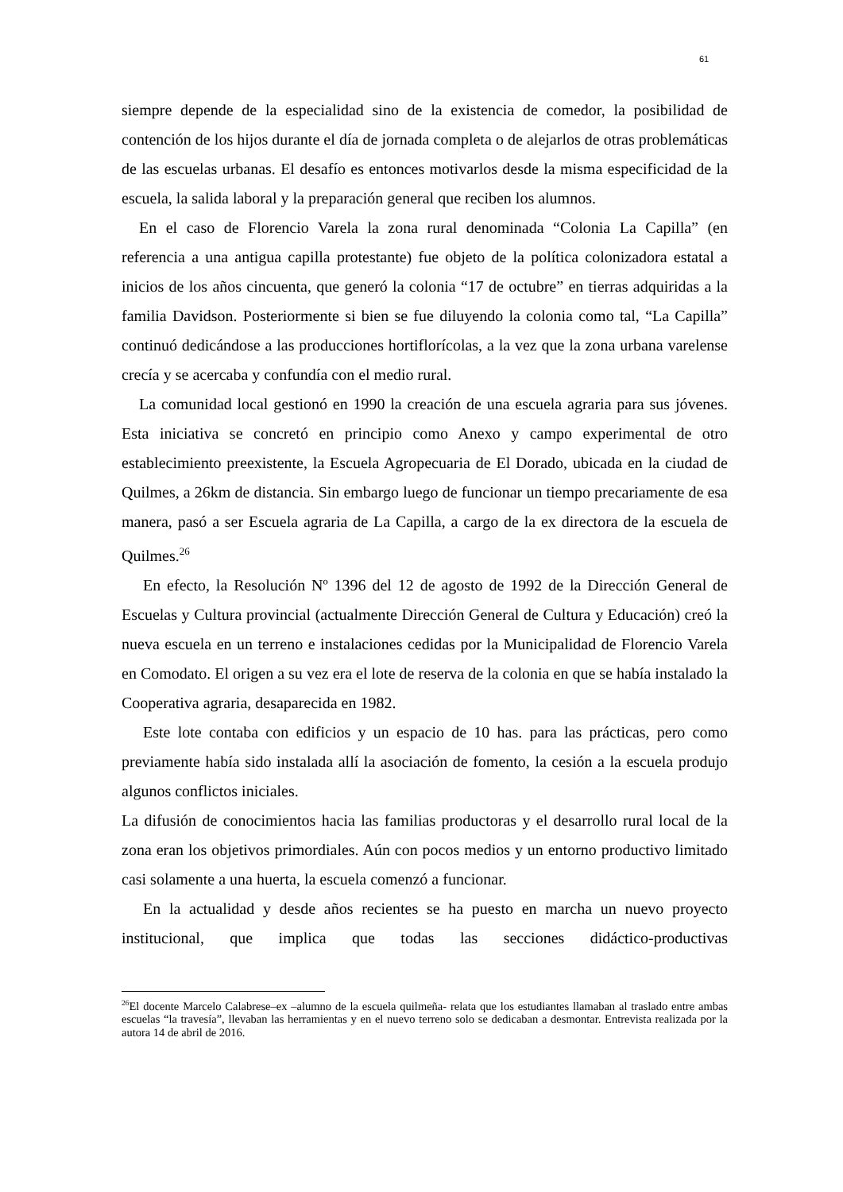61
siempre depende de la especialidad sino de la existencia de comedor, la posibilidad de contención de los hijos durante el día de jornada completa o de alejarlos de otras problemáticas de las escuelas urbanas. El desafío es entonces motivarlos desde la misma especificidad de la escuela, la salida laboral y la preparación general que reciben los alumnos.
En el caso de Florencio Varela la zona rural denominada “Colonia La Capilla” (en referencia a una antigua capilla protestante) fue objeto de la política colonizadora estatal a inicios de los años cincuenta, que generó la colonia “17 de octubre” en tierras adquiridas a la familia Davidson. Posteriormente si bien se fue diluyendo la colonia como tal, “La Capilla” continuó dedicándose a las producciones hortiflorícolas, a la vez que la zona urbana varelense crecía y se acercaba y confundía con el medio rural.
La comunidad local gestionó en 1990 la creación de una escuela agraria para sus jóvenes. Esta iniciativa se concretó en principio como Anexo y campo experimental de otro establecimiento preexistente, la Escuela Agropecuaria de El Dorado, ubicada en la ciudad de Quilmes, a 26km de distancia. Sin embargo luego de funcionar un tiempo precariamente de esa manera, pasó a ser Escuela agraria de La Capilla, a cargo de la ex directora de la escuela de Quilmes.<sup>26</sup>
En efecto, la Resolución Nº 1396 del 12 de agosto de 1992 de la Dirección General de Escuelas y Cultura provincial (actualmente Dirección General de Cultura y Educación) creó la nueva escuela en un terreno e instalaciones cedidas por la Municipalidad de Florencio Varela en Comodato. El origen a su vez era el lote de reserva de la colonia en que se había instalado la Cooperativa agraria, desaparecida en 1982.
Este lote contaba con edificios y un espacio de 10 has. para las prácticas, pero como previamente había sido instalada allí la asociación de fomento, la cesión a la escuela produjo algunos conflictos iniciales.
La difusión de conocimientos hacia las familias productoras y el desarrollo rural local de la zona eran los objetivos primordiales. Aún con pocos medios y un entorno productivo limitado casi solamente a una huerta, la escuela comenzó a funcionar.
En la actualidad y desde años recientes se ha puesto en marcha un nuevo proyecto institucional, que implica que todas las secciones didáctico-productivas
<sup>26</sup> El docente Marcelo Calabrese–ex –alumno de la escuela quilmeña- relata que los estudiantes llamaban al traslado entre ambas escuelas “la travesía”, llevaban las herramientas y en el nuevo terreno solo se dedicaban a desmontar. Entrevista realizada por la autora 14 de abril de 2016.